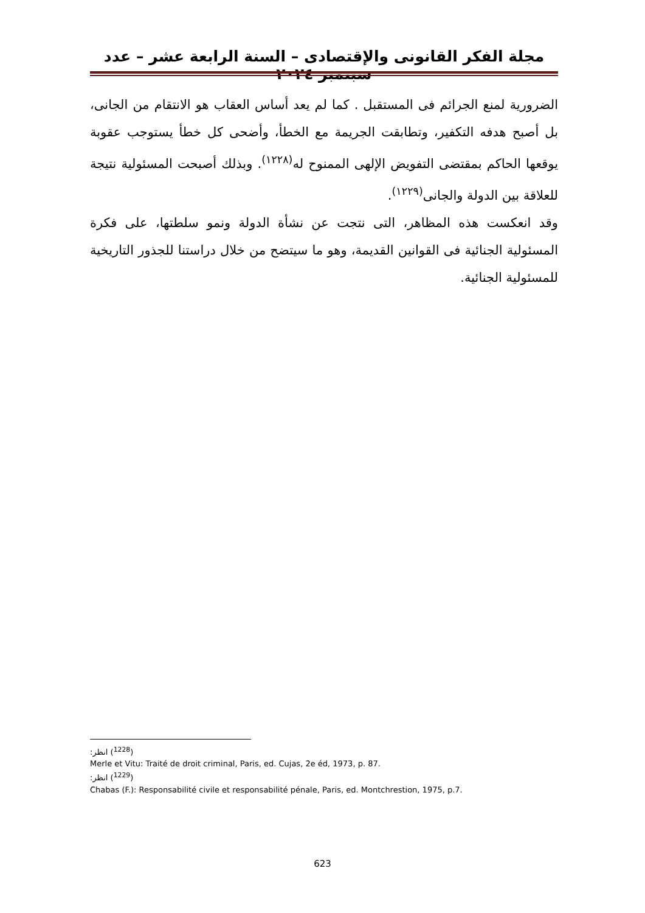مجلة الفكر القانونى والإقتصادى – السنة الرابعة عشر – عدد سبتمبر ٢٠٢٤
الضرورية لمنع الجرائم فى المستقبل . كما لم يعد أساس العقاب هو الانتقام من الجانى، بل أصبح هدفه التكفير، وتطابقت الجريمة مع الخطأ، وأضحى كل خطأ يستوجب عقوبة يوقعها الحاكم بمقتضى التفويض الإلهى الممنوح له<sup>(١٢٢٨)</sup>. وبذلك أصبحت المسئولية نتيجة للعلاقة بين الدولة والجانى<sup>(١٢٢٩)</sup>.
وقد انعكست هذه المظاهر، التى نتجت عن نشأة الدولة ونمو سلطتها، على فكرة المسئولية الجنائية فى القوانين القديمة، وهو ما سيتضح من خلال دراستنا للجذور التاريخية للمسئولية الجنائية.
(<sup>1228</sup>) انظر:
Merle et Vitu: Traité de droit criminal, Paris, ed. Cujas, 2e éd, 1973, p. 87.
(<sup>1229</sup>) انظر:
Chabas (F.): Responsabilité civile et responsabilité pénale, Paris, ed. Montchrestion, 1975, p.7.
623